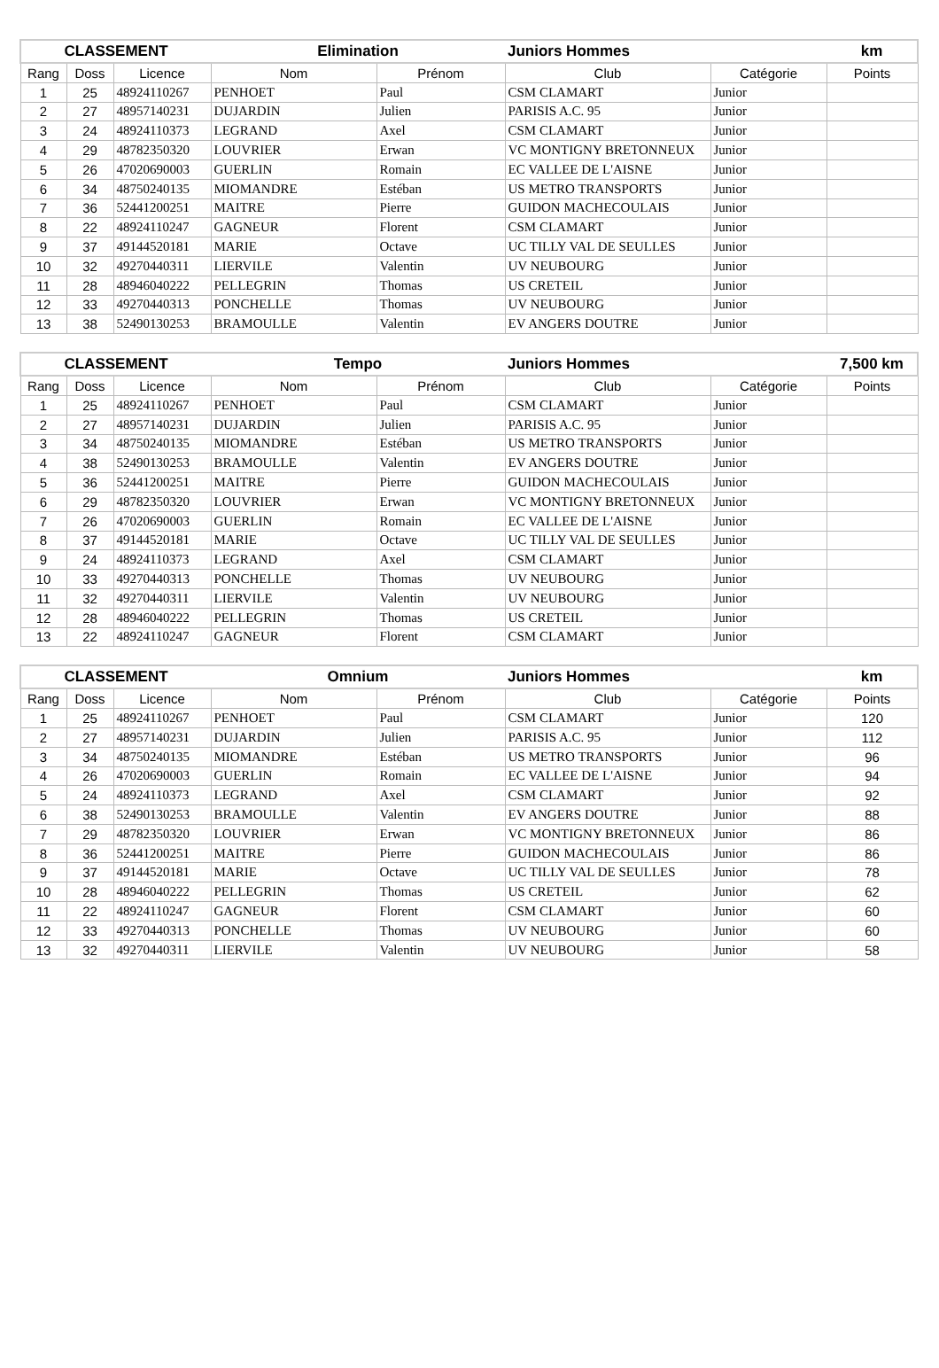| CLASSEMENT | | | Elimination | | Juniors Hommes | | km |
| --- | --- | --- | --- | --- | --- | --- | --- |
| Rang | Doss | Licence | Nom | Prénom | Club | Catégorie | Points |
| 1 | 25 | 48924110267 | PENHOET | Paul | CSM CLAMART | Junior | |
| 2 | 27 | 48957140231 | DUJARDIN | Julien | PARISIS A.C. 95 | Junior | |
| 3 | 24 | 48924110373 | LEGRAND | Axel | CSM CLAMART | Junior | |
| 4 | 29 | 48782350320 | LOUVRIER | Erwan | VC MONTIGNY BRETONNEUX | Junior | |
| 5 | 26 | 47020690003 | GUERLIN | Romain | EC VALLEE DE L'AISNE | Junior | |
| 6 | 34 | 48750240135 | MIOMANDRE | Estéban | US METRO TRANSPORTS | Junior | |
| 7 | 36 | 52441200251 | MAITRE | Pierre | GUIDON MACHECOULAIS | Junior | |
| 8 | 22 | 48924110247 | GAGNEUR | Florent | CSM CLAMART | Junior | |
| 9 | 37 | 49144520181 | MARIE | Octave | UC TILLY VAL DE SEULLES | Junior | |
| 10 | 32 | 49270440311 | LIERVILE | Valentin | UV NEUBOURG | Junior | |
| 11 | 28 | 48946040222 | PELLEGRIN | Thomas | US CRETEIL | Junior | |
| 12 | 33 | 49270440313 | PONCHELLE | Thomas | UV NEUBOURG | Junior | |
| 13 | 38 | 52490130253 | BRAMOULLE | Valentin | EV ANGERS DOUTRE | Junior | |
| CLASSEMENT | | | Tempo | | Juniors Hommes | | 7,500 km |
| --- | --- | --- | --- | --- | --- | --- | --- |
| Rang | Doss | Licence | Nom | Prénom | Club | Catégorie | Points |
| 1 | 25 | 48924110267 | PENHOET | Paul | CSM CLAMART | Junior | |
| 2 | 27 | 48957140231 | DUJARDIN | Julien | PARISIS A.C. 95 | Junior | |
| 3 | 34 | 48750240135 | MIOMANDRE | Estéban | US METRO TRANSPORTS | Junior | |
| 4 | 38 | 52490130253 | BRAMOULLE | Valentin | EV ANGERS DOUTRE | Junior | |
| 5 | 36 | 52441200251 | MAITRE | Pierre | GUIDON MACHECOULAIS | Junior | |
| 6 | 29 | 48782350320 | LOUVRIER | Erwan | VC MONTIGNY BRETONNEUX | Junior | |
| 7 | 26 | 47020690003 | GUERLIN | Romain | EC VALLEE DE L'AISNE | Junior | |
| 8 | 37 | 49144520181 | MARIE | Octave | UC TILLY VAL DE SEULLES | Junior | |
| 9 | 24 | 48924110373 | LEGRAND | Axel | CSM CLAMART | Junior | |
| 10 | 33 | 49270440313 | PONCHELLE | Thomas | UV NEUBOURG | Junior | |
| 11 | 32 | 49270440311 | LIERVILE | Valentin | UV NEUBOURG | Junior | |
| 12 | 28 | 48946040222 | PELLEGRIN | Thomas | US CRETEIL | Junior | |
| 13 | 22 | 48924110247 | GAGNEUR | Florent | CSM CLAMART | Junior | |
| CLASSEMENT | | | Omnium | | Juniors Hommes | | km |
| --- | --- | --- | --- | --- | --- | --- | --- |
| Rang | Doss | Licence | Nom | Prénom | Club | Catégorie | Points |
| 1 | 25 | 48924110267 | PENHOET | Paul | CSM CLAMART | Junior | 120 |
| 2 | 27 | 48957140231 | DUJARDIN | Julien | PARISIS A.C. 95 | Junior | 112 |
| 3 | 34 | 48750240135 | MIOMANDRE | Estéban | US METRO TRANSPORTS | Junior | 96 |
| 4 | 26 | 47020690003 | GUERLIN | Romain | EC VALLEE DE L'AISNE | Junior | 94 |
| 5 | 24 | 48924110373 | LEGRAND | Axel | CSM CLAMART | Junior | 92 |
| 6 | 38 | 52490130253 | BRAMOULLE | Valentin | EV ANGERS DOUTRE | Junior | 88 |
| 7 | 29 | 48782350320 | LOUVRIER | Erwan | VC MONTIGNY BRETONNEUX | Junior | 86 |
| 8 | 36 | 52441200251 | MAITRE | Pierre | GUIDON MACHECOULAIS | Junior | 86 |
| 9 | 37 | 49144520181 | MARIE | Octave | UC TILLY VAL DE SEULLES | Junior | 78 |
| 10 | 28 | 48946040222 | PELLEGRIN | Thomas | US CRETEIL | Junior | 62 |
| 11 | 22 | 48924110247 | GAGNEUR | Florent | CSM CLAMART | Junior | 60 |
| 12 | 33 | 49270440313 | PONCHELLE | Thomas | UV NEUBOURG | Junior | 60 |
| 13 | 32 | 49270440311 | LIERVILE | Valentin | UV NEUBOURG | Junior | 58 |